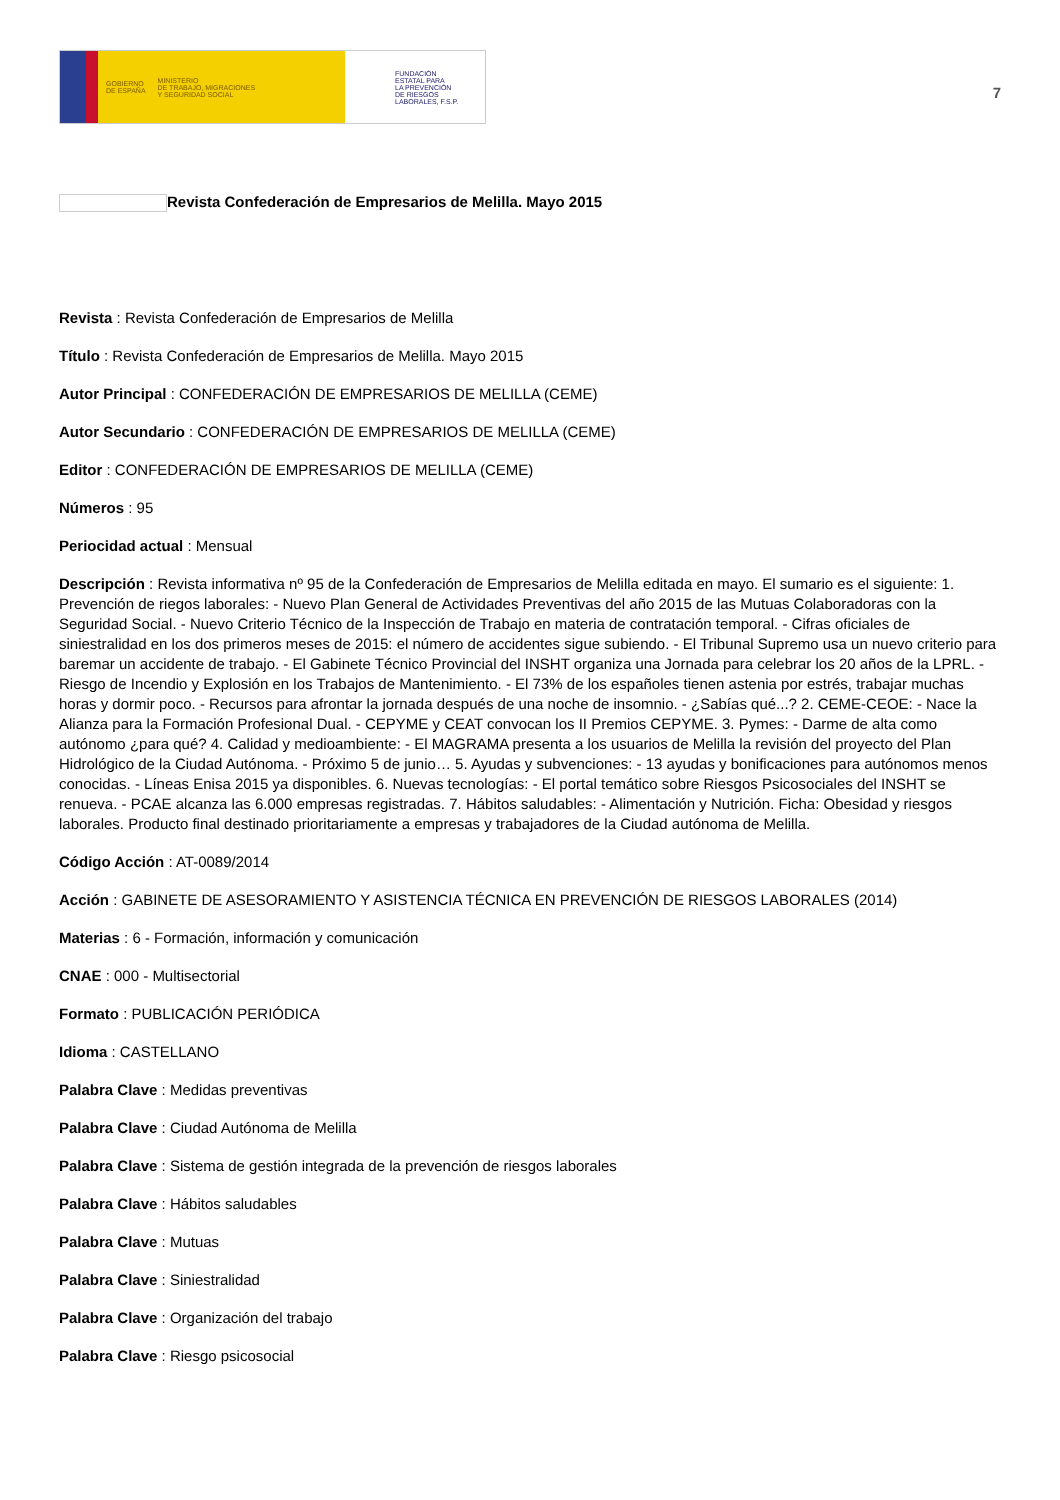GOBIERNO
DE ESPAÑA MINISTERIO
DE TRABAJO, MIGRACIONES
Y SEGURIDAD SOCIAL
FUNDACIÓN
ESTATAL PARA
LA PREVENCIÓN
DE RIESGOS
LABORALES, F.S.P.
7
Revista Confederación de Empresarios de Melilla. Mayo 2015
Revista : Revista Confederación de Empresarios de Melilla
Título : Revista Confederación de Empresarios de Melilla. Mayo 2015
Autor Principal : CONFEDERACIÓN DE EMPRESARIOS DE MELILLA (CEME)
Autor Secundario : CONFEDERACIÓN DE EMPRESARIOS DE MELILLA (CEME)
Editor : CONFEDERACIÓN DE EMPRESARIOS DE MELILLA (CEME)
Números : 95
Periocidad actual : Mensual
Descripción : Revista informativa nº 95 de la Confederación de Empresarios de Melilla editada en mayo. El sumario es el siguiente: 1. Prevención de riegos laborales: - Nuevo Plan General de Actividades Preventivas del año 2015 de las Mutuas Colaboradoras con la Seguridad Social. - Nuevo Criterio Técnico de la Inspección de Trabajo en materia de contratación temporal. - Cifras oficiales de siniestralidad en los dos primeros meses de 2015: el número de accidentes sigue subiendo. - El Tribunal Supremo usa un nuevo criterio para baremar un accidente de trabajo. - El Gabinete Técnico Provincial del INSHT organiza una Jornada para celebrar los 20 años de la LPRL. - Riesgo de Incendio y Explosión en los Trabajos de Mantenimiento. - El 73% de los españoles tienen astenia por estrés, trabajar muchas horas y dormir poco. - Recursos para afrontar la jornada después de una noche de insomnio. - ¿Sabías qué...? 2. CEME-CEOE: - Nace la Alianza para la Formación Profesional Dual. - CEPYME y CEAT convocan los II Premios CEPYME. 3. Pymes: - Darme de alta como autónomo ¿para qué? 4. Calidad y medioambiente: - El MAGRAMA presenta a los usuarios de Melilla la revisión del proyecto del Plan Hidrológico de la Ciudad Autónoma. - Próximo 5 de junio… 5. Ayudas y subvenciones: - 13 ayudas y bonificaciones para autónomos menos conocidas. - Líneas Enisa 2015 ya disponibles. 6. Nuevas tecnologías: - El portal temático sobre Riesgos Psicosociales del INSHT se renueva. - PCAE alcanza las 6.000 empresas registradas. 7. Hábitos saludables: - Alimentación y Nutrición. Ficha: Obesidad y riesgos laborales. Producto final destinado prioritariamente a empresas y trabajadores de la Ciudad autónoma de Melilla.
Código Acción : AT-0089/2014
Acción : GABINETE DE ASESORAMIENTO Y ASISTENCIA TÉCNICA EN PREVENCIÓN DE RIESGOS LABORALES (2014)
Materias : 6 - Formación, información y comunicación
CNAE : 000 - Multisectorial
Formato : PUBLICACIÓN PERIÓDICA
Idioma : CASTELLANO
Palabra Clave : Medidas preventivas
Palabra Clave : Ciudad Autónoma de Melilla
Palabra Clave : Sistema de gestión integrada de la prevención de riesgos laborales
Palabra Clave : Hábitos saludables
Palabra Clave : Mutuas
Palabra Clave : Siniestralidad
Palabra Clave : Organización del trabajo
Palabra Clave : Riesgo psicosocial